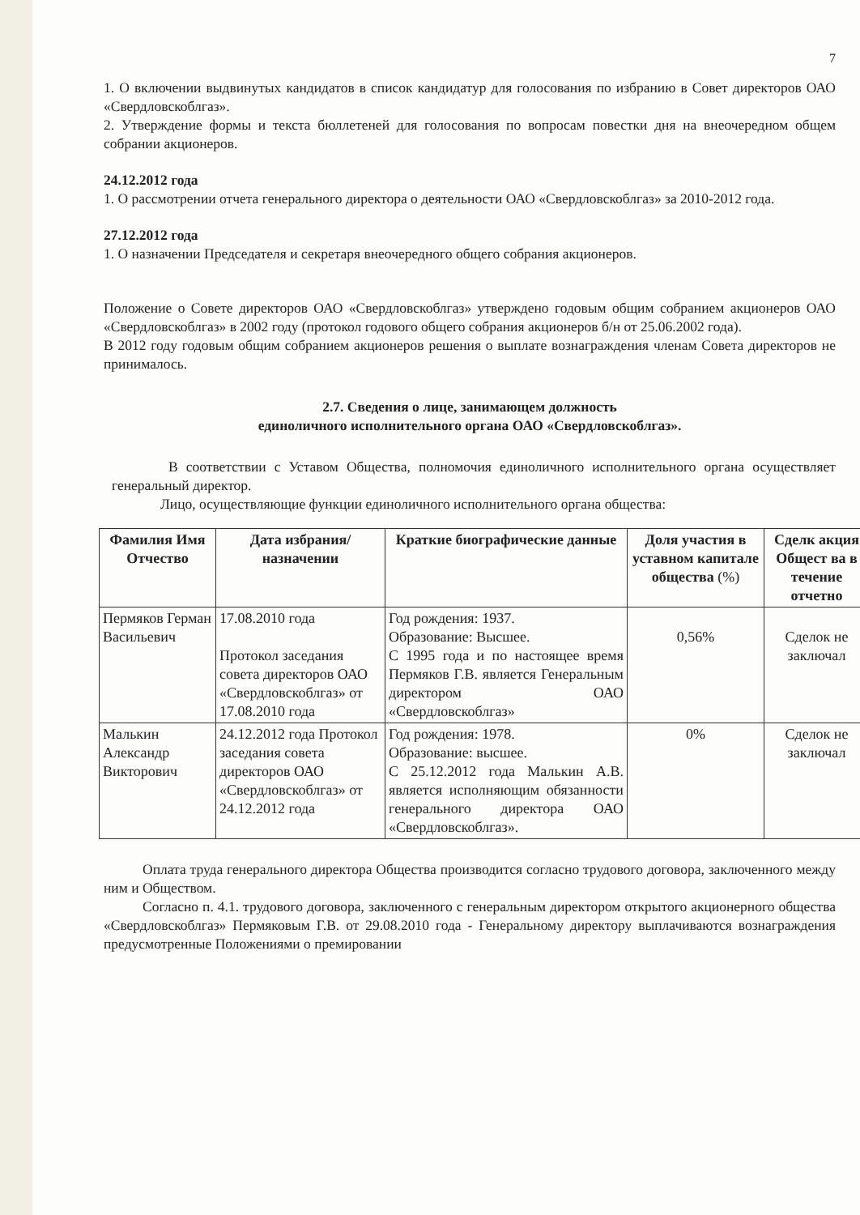7
1. О включении выдвинутых кандидатов в список кандидатур для голосования по избранию в Совет директоров ОАО «Свердловскоблгаз».
2. Утверждение формы и текста бюллетеней для голосования по вопросам повестки дня на внеочередном общем собрании акционеров.
24.12.2012 года
1. О рассмотрении отчета генерального директора о деятельности ОАО «Свердловскоблгаз» за 2010-2012 года.
27.12.2012 года
1. О назначении Председателя и секретаря внеочередного общего собрания акционеров.
Положение о Совете директоров ОАО «Свердловскоблгаз» утверждено годовым общим собранием акционеров ОАО «Свердловскоблгаз» в 2002 году (протокол годового общего собрания акционеров б/н от 25.06.2002 года).
В 2012 году годовым общим собранием акционеров решения о выплате вознаграждения членам Совета директоров не принималось.
2.7. Сведения о лице, занимающем должность
единоличного исполнительного органа ОАО «Свердловскоблгаз».
В соответствии с Уставом Общества, полномочия единоличного исполнительного органа осуществляет генеральный директор.
Лицо, осуществляющие функции единоличного исполнительного органа общества:
| Фамилия Имя Отчество | Дата избрания/ назначении | Краткие биографические данные | Доля участия в уставном капитале общества (%) | Сделк акция Общест ва в течение отчетно |
| --- | --- | --- | --- | --- |
| Пермяков Герман Васильевич | 17.08.2010 года Протокол заседания совета директоров ОАО «Свердловскоблгаз» от 17.08.2010 года | Год рождения: 1937. Образование: Высшее. С 1995 года и по настоящее время Пермяков Г.В. является Генеральным директором ОАО «Свердловскоблгаз» | 0,56% | Сделок не заключал |
| Малькин Александр Викторович | 24.12.2012 года Протокол заседания совета директоров ОАО «Свердловскоблгаз» от 24.12.2012 года | Год рождения: 1978. Образование: высшее. С 25.12.2012 года Малькин А.В. является исполняющим обязанности генерального директора ОАО «Свердловскоблгаз». | 0% | Сделок не заключал |
Оплата труда генерального директора Общества производится согласно трудового договора, заключенного между ним и Обществом.
Согласно п. 4.1. трудового договора, заключенного с генеральным директором открытого акционерного общества «Свердловскоблгаз» Пермяковым Г.В. от 29.08.2010 года - Генеральному директору выплачиваются вознаграждения предусмотренные Положениями о премировании